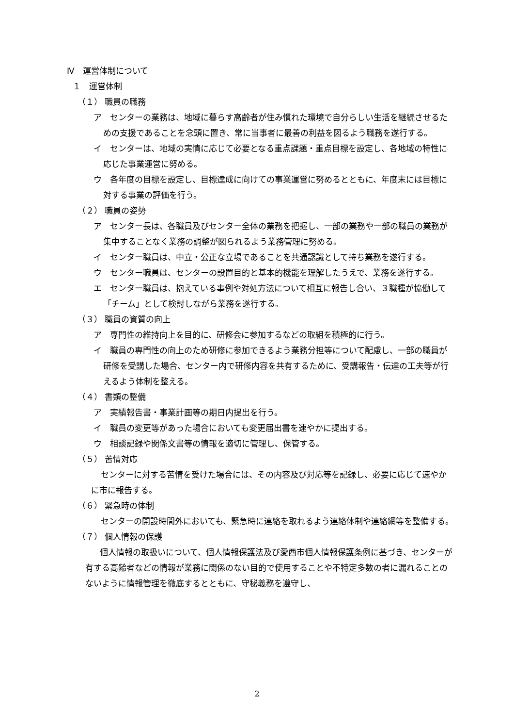Ⅳ　運営体制について
１　運営体制
（１） 職員の職務
ア　センターの業務は、地域に暮らす高齢者が住み慣れた環境で自分らしい生活を継続させるための支援であることを念頭に置き、常に当事者に最善の利益を図るよう職務を遂行する。
イ　センターは、地域の実情に応じて必要となる重点課題・重点目標を設定し、各地域の特性に応じた事業運営に努める。
ウ　各年度の目標を設定し、目標達成に向けての事業運営に努めるとともに、年度末には目標に対する事業の評価を行う。
（２） 職員の姿勢
ア　センター長は、各職員及びセンター全体の業務を把握し、一部の業務や一部の職員の業務が集中することなく業務の調整が図られるよう業務管理に努める。
イ　センター職員は、中立・公正な立場であることを共通認識として持ち業務を遂行する。
ウ　センター職員は、センターの設置目的と基本的機能を理解したうえで、業務を遂行する。
エ　センター職員は、抱えている事例や対処方法について相互に報告し合い、３職種が協働して「チーム」として検討しながら業務を遂行する。
（３） 職員の資質の向上
ア　専門性の維持向上を目的に、研修会に参加するなどの取組を積極的に行う。
イ　職員の専門性の向上のため研修に参加できるよう業務分担等について配慮し、一部の職員が研修を受講した場合、センター内で研修内容を共有するために、受講報告・伝達の工夫等が行えるよう体制を整える。
（４） 書類の整備
ア　実績報告書・事業計画等の期日内提出を行う。
イ　職員の変更等があった場合においても変更届出書を速やかに提出する。
ウ　相談記録や関係文書等の情報を適切に管理し、保管する。
（５） 苦情対応
センターに対する苦情を受けた場合には、その内容及び対応等を記録し、必要に応じて速やかに市に報告する。
（６） 緊急時の体制
センターの開設時間外においても、緊急時に連絡を取れるよう連絡体制や連絡網等を整備する。
（７） 個人情報の保護
個人情報の取扱いについて、個人情報保護法及び愛西市個人情報保護条例に基づき、センターが有する高齢者などの情報が業務に関係のない目的で使用することや不特定多数の者に漏れることのないように情報管理を徹底するとともに、守秘義務を遵守し、
2